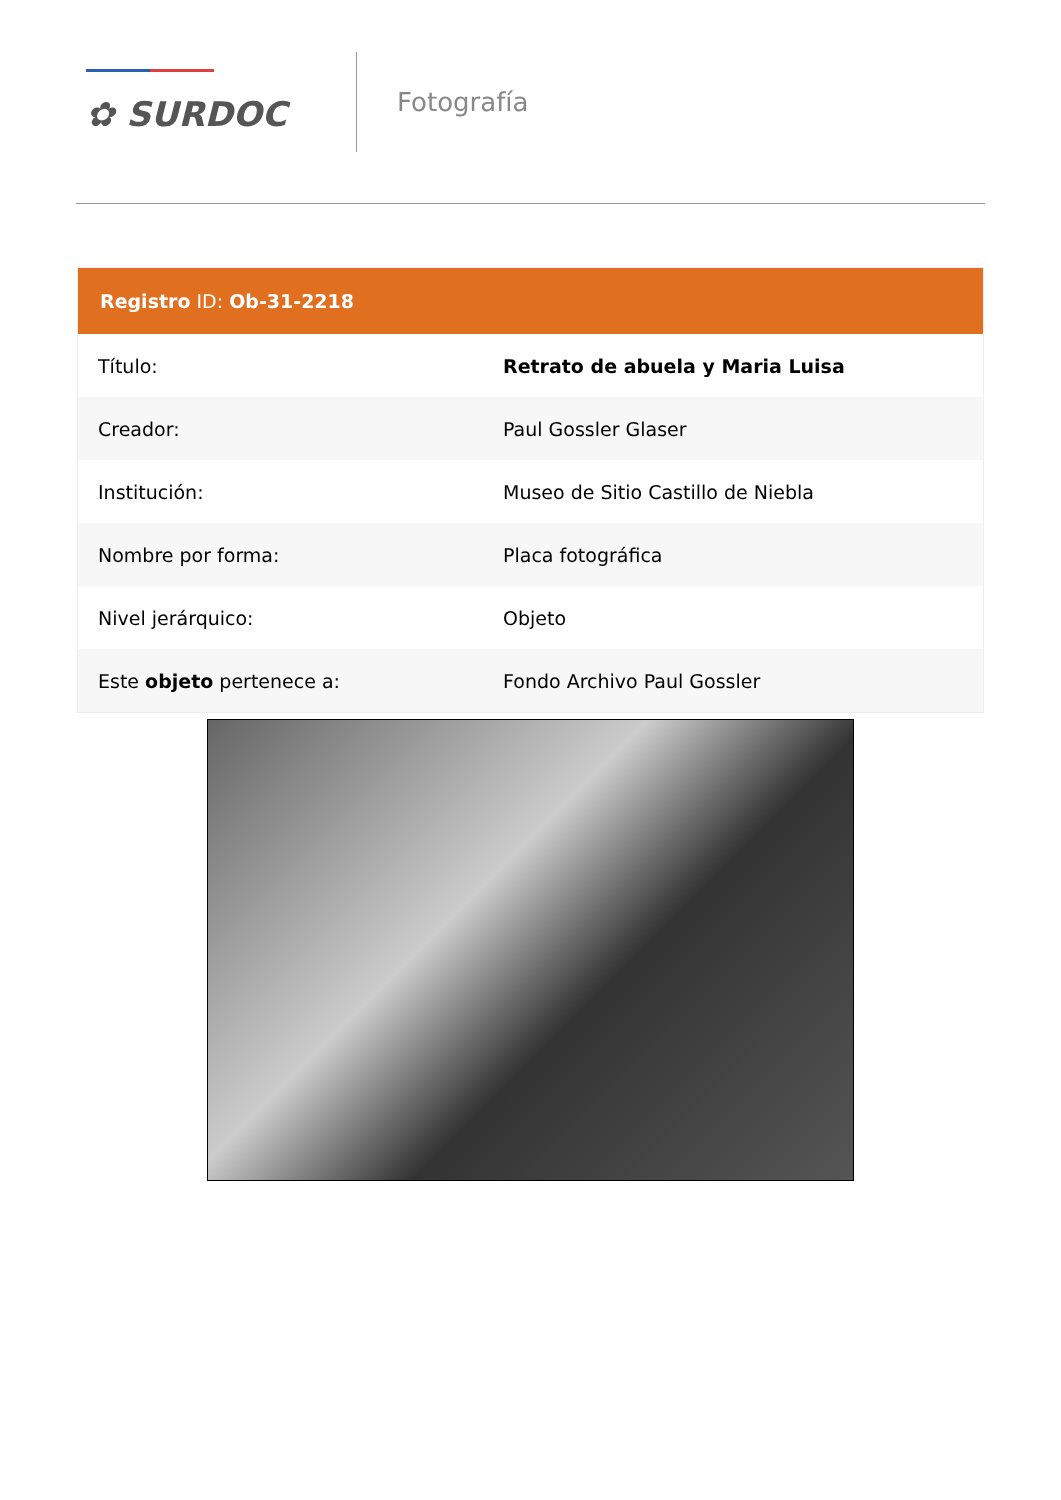✿ SURDOC
Fotografía
Registro ID: Ob-31-2218
| Título: | Retrato de abuela y Maria Luisa |
| Creador: | Paul Gossler Glaser |
| Institución: | Museo de Sitio Castillo de Niebla |
| Nombre por forma: | Placa fotográfica |
| Nivel jerárquico: | Objeto |
| Este objeto pertenece a: | Fondo Archivo Paul Gossler |